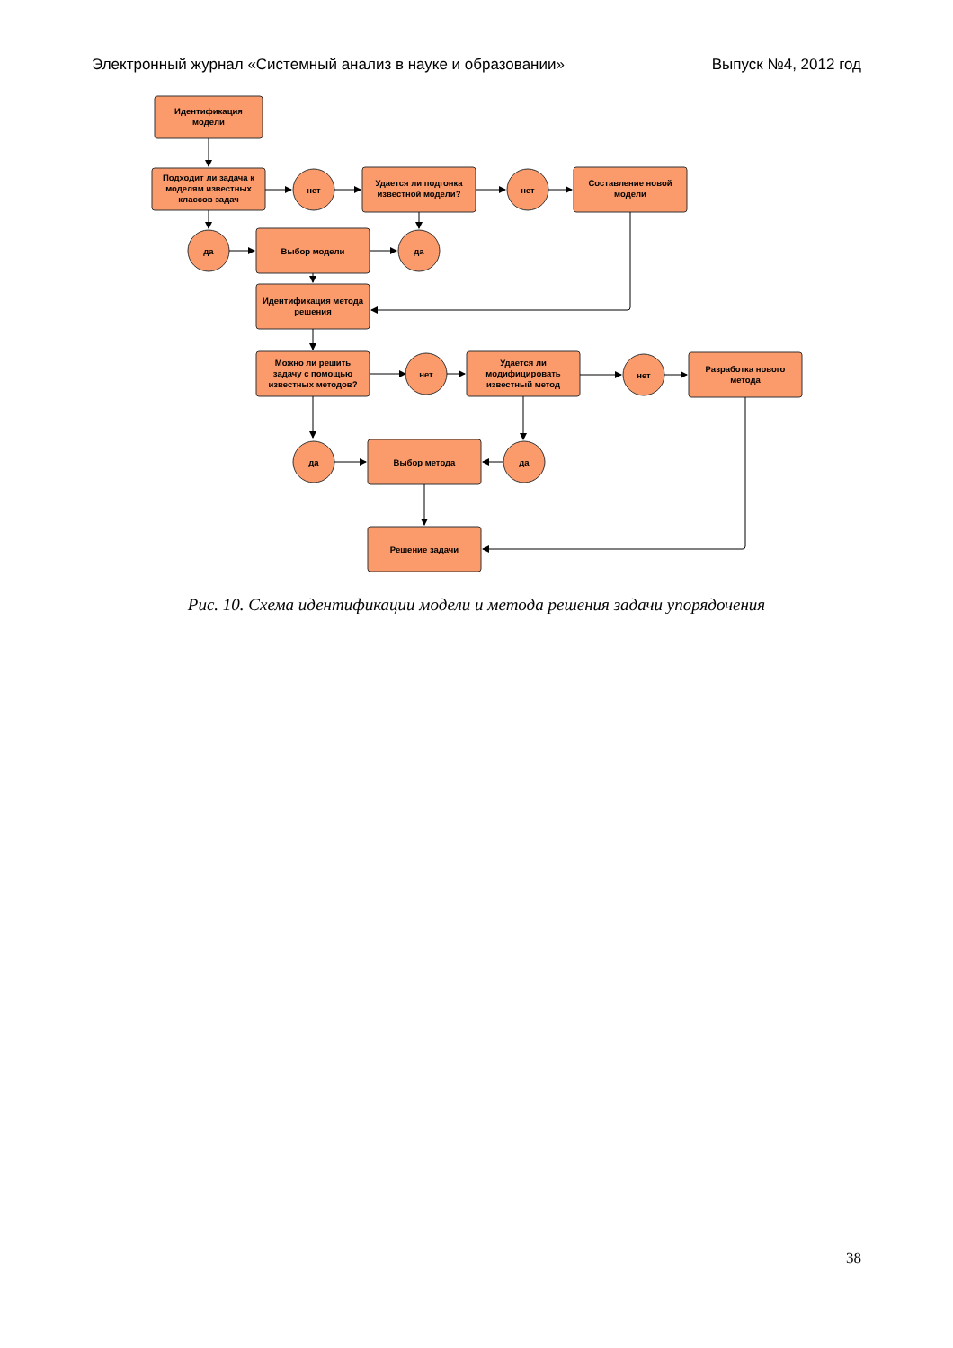Электронный журнал «Системный анализ в науке и образовании» Выпуск №4, 2012 год
Идентификация
модели
Подходит ли задача к
моделям известных
классов задач
нет
нет
Удается ли подгонка
известной модели?
Составление новой
модели
да
Выбор модели
да
Идентификация метода
решения
Можно ли решить
задачу с помощью
известных методов?
нет
Удается ли
модифицировать
известный метод
нет
Разработка нового
метода
да
Выбор метода
да
Решение задачи
Рис. 10. Схема идентификации модели и метода решения задачи упорядочения
38